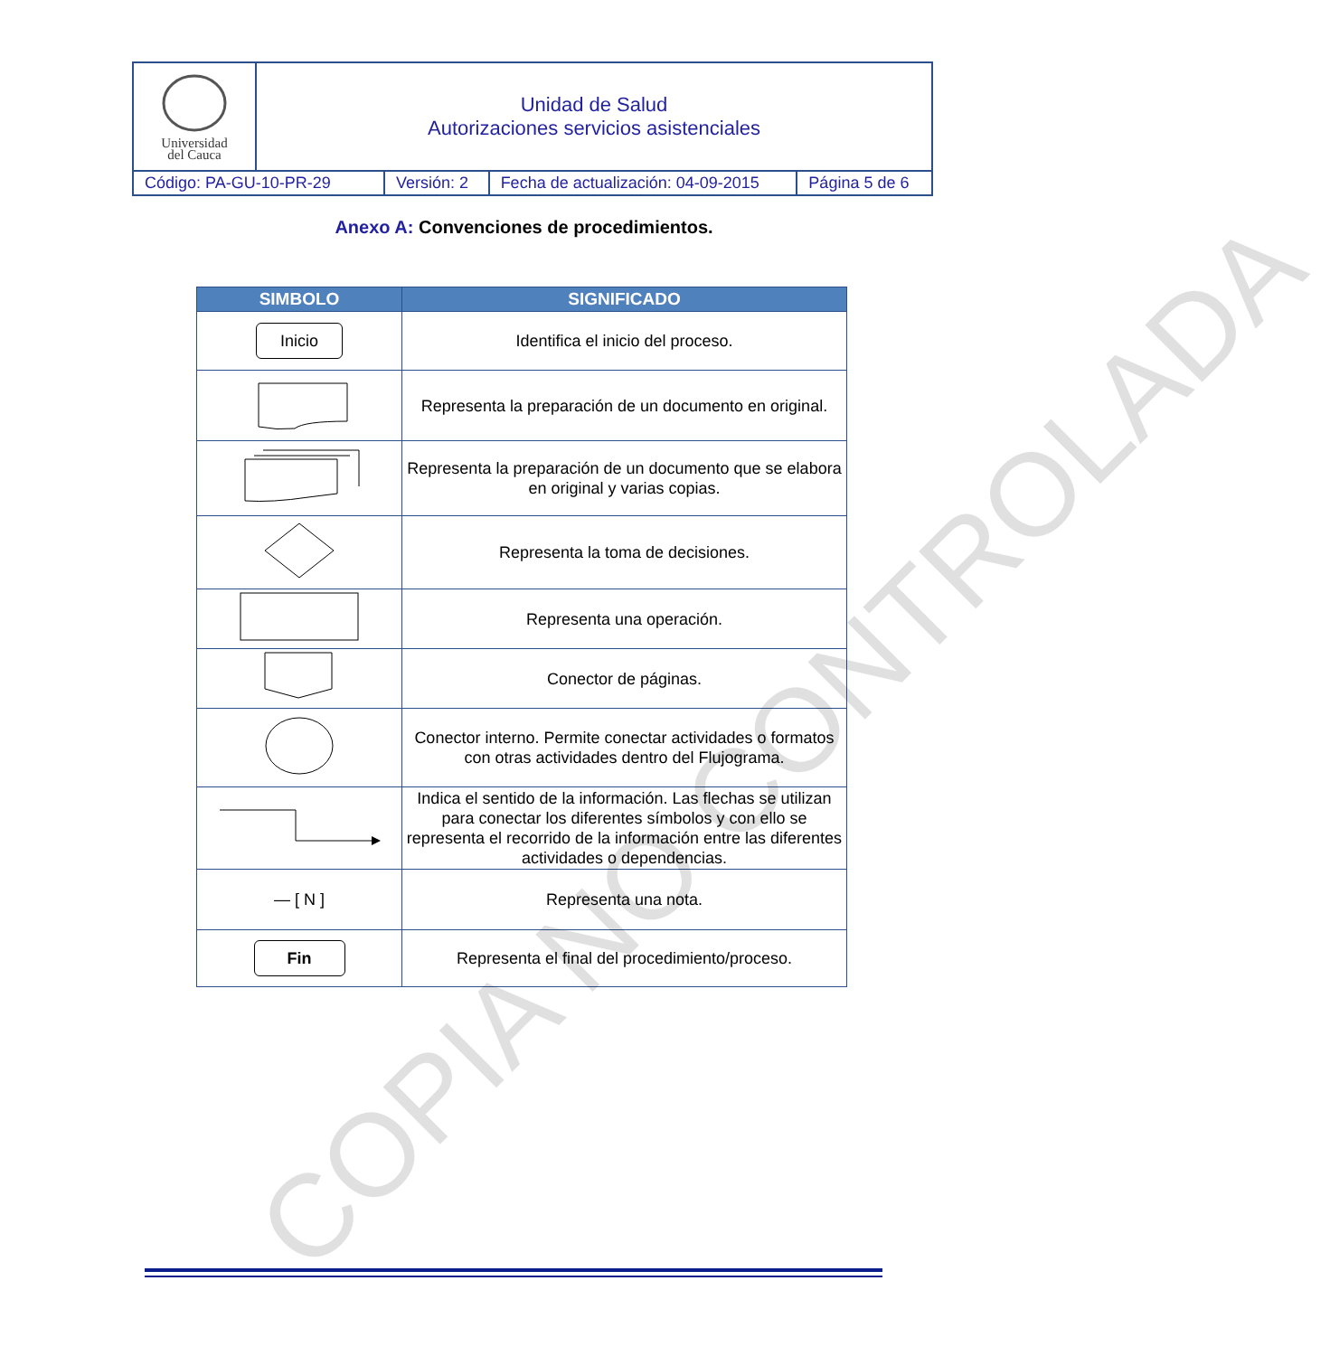| Universidad del Cauca | Unidad de Salud Autorizaciones servicios asistenciales | | | |
| Código: PA-GU-10-PR-29 | | Versión: 2 | Fecha de actualización: 04-09-2015 | Página 5 de 6 |
Anexo A: Convenciones de procedimientos.
| SIMBOLO | SIGNIFICADO |
| --- | --- |
| Inicio | Identifica el inicio del proceso. |
| | Representa la preparación de un documento en original. |
| | Representa la preparación de un documento que se elabora en original y varias copias. |
| | Representa la toma de decisiones. |
| | Representa una operación. |
| | Conector de páginas. |
| | Conector interno. Permite conectar actividades o formatos con otras actividades dentro del Flujograma. |
| | Indica el sentido de la información. Las flechas se utilizan para conectar los diferentes símbolos y con ello se representa el recorrido de la información entre las diferentes actividades o dependencias. |
| — [ N ] | Representa una nota. |
| Fin | Representa el final del procedimiento/proceso. |
COPIA NO CONTROLADA